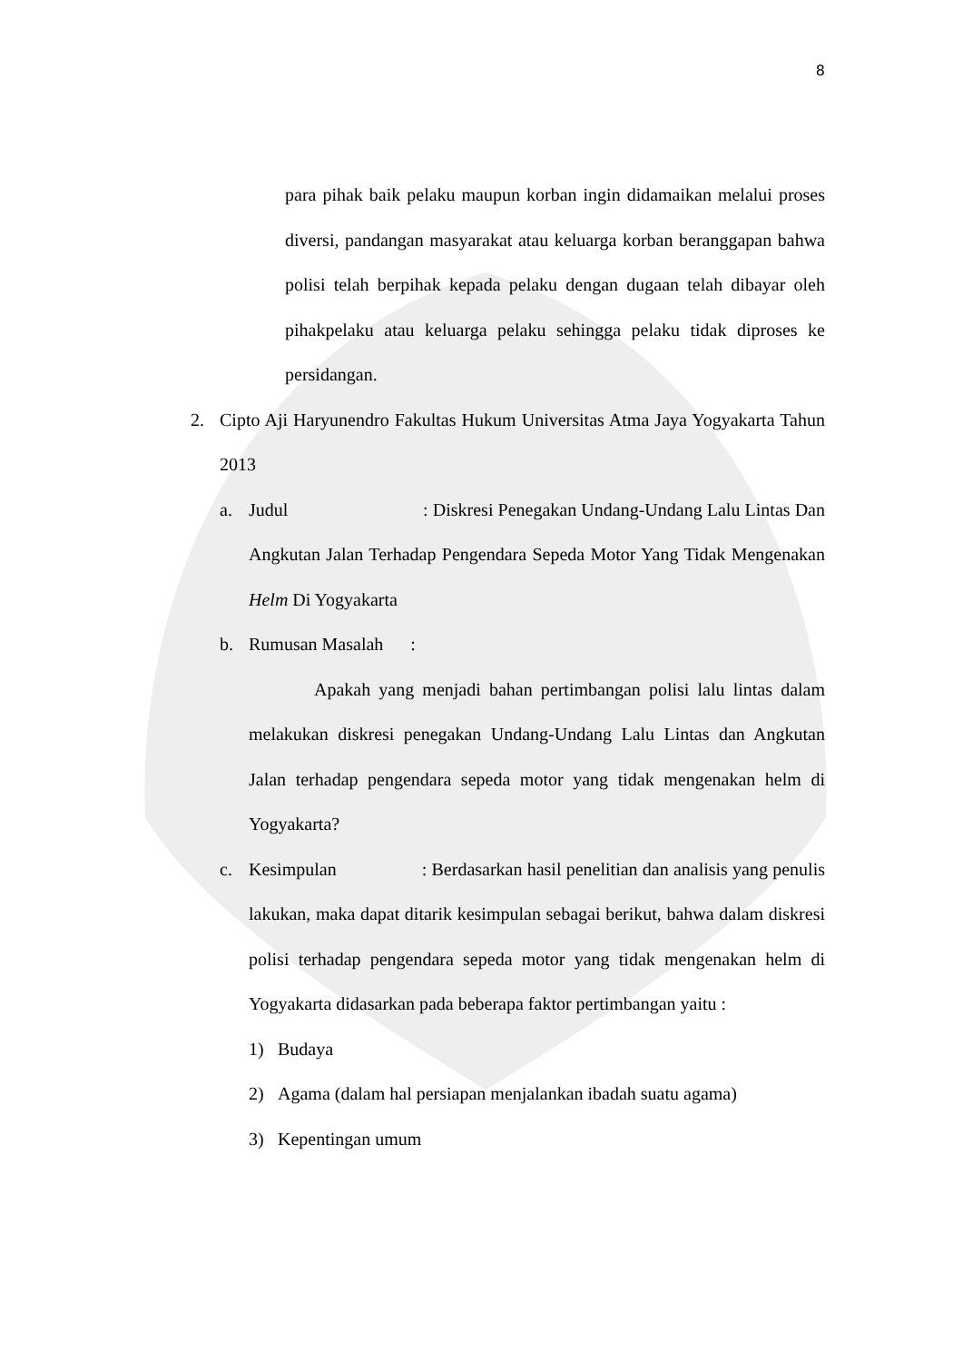8
para pihak baik pelaku maupun korban ingin didamaikan melalui proses diversi, pandangan masyarakat atau keluarga korban beranggapan bahwa polisi telah berpihak kepada pelaku dengan dugaan telah dibayar oleh pihakpelaku atau keluarga pelaku sehingga pelaku tidak diproses ke persidangan.
2. Cipto Aji Haryunendro Fakultas Hukum Universitas Atma Jaya Yogyakarta Tahun 2013
a. Judul : Diskresi Penegakan Undang-Undang Lalu Lintas Dan Angkutan Jalan Terhadap Pengendara Sepeda Motor Yang Tidak Mengenakan Helm Di Yogyakarta
b. Rumusan Masalah :
Apakah yang menjadi bahan pertimbangan polisi lalu lintas dalam melakukan diskresi penegakan Undang-Undang Lalu Lintas dan Angkutan Jalan terhadap pengendara sepeda motor yang tidak mengenakan helm di Yogyakarta?
c. Kesimpulan : Berdasarkan hasil penelitian dan analisis yang penulis lakukan, maka dapat ditarik kesimpulan sebagai berikut, bahwa dalam diskresi polisi terhadap pengendara sepeda motor yang tidak mengenakan helm di Yogyakarta didasarkan pada beberapa faktor pertimbangan yaitu :
1) Budaya
2) Agama (dalam hal persiapan menjalankan ibadah suatu agama)
3) Kepentingan umum